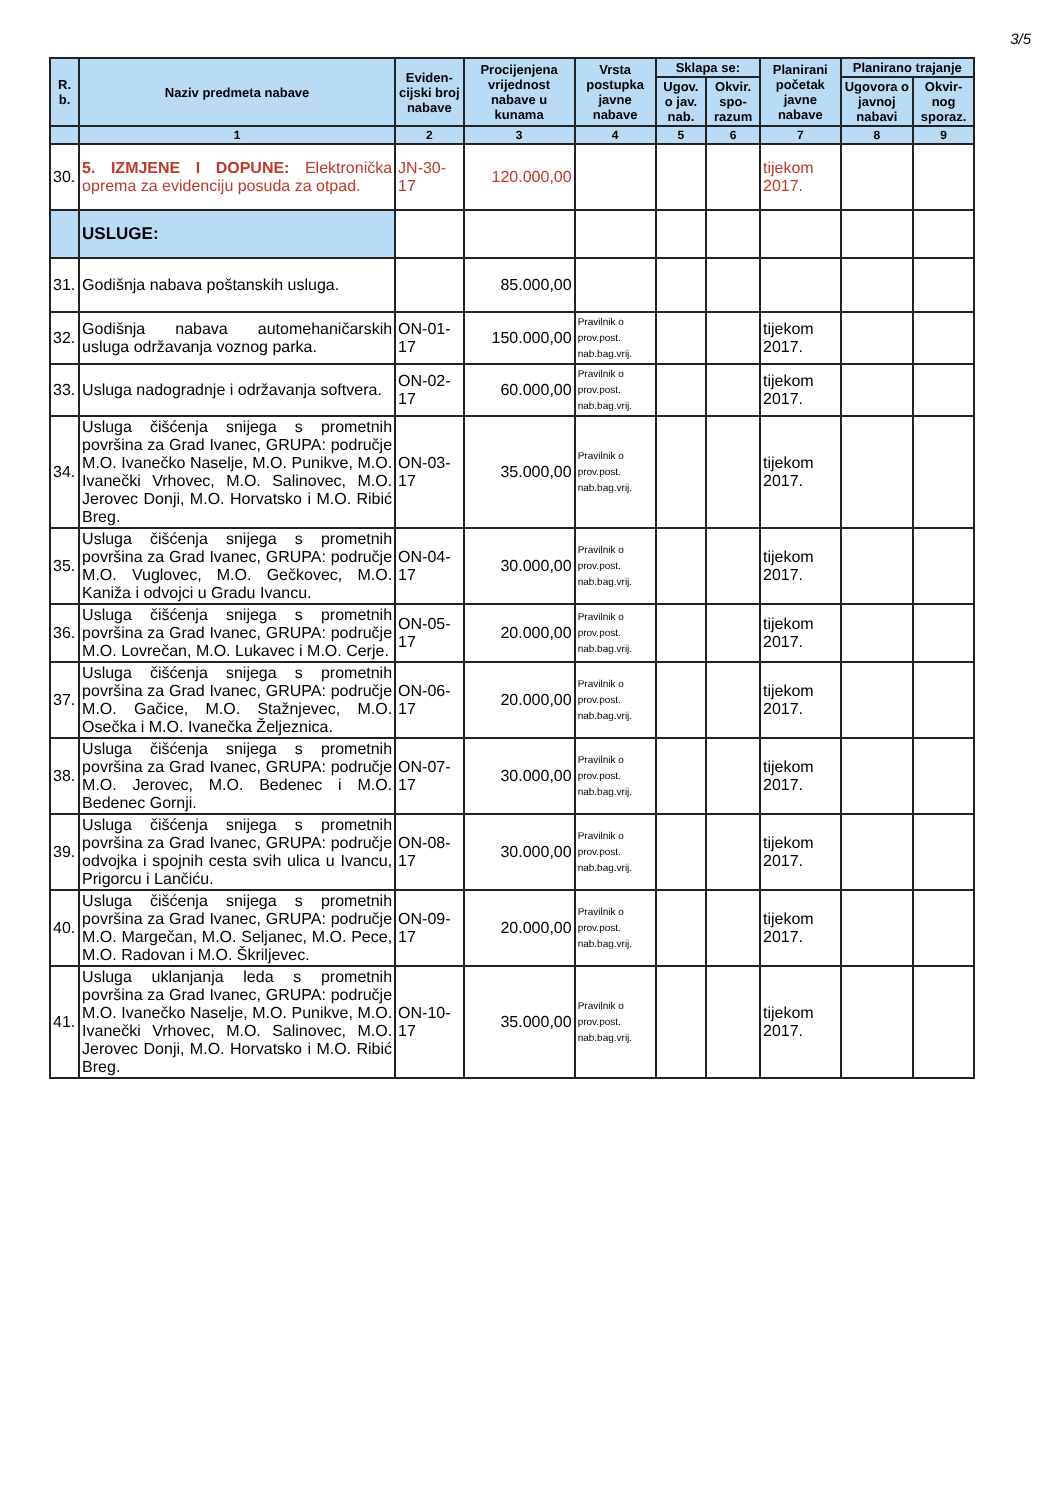3/5
| R. b. | Naziv predmeta nabave | Eviden-cijski broj nabave | Procijenjena vrijednost nabave u kunama | Vrsta postupka javne nabave | Sklapa se: | | Planirani početak javne nabave | Planirano trajanje | |
| --- | --- | --- | --- | --- | --- | --- | --- | --- | --- |
| | | | | | Ugov. o jav. nab. | Okvir. spo-razum | | Ugovora o javnoj nabavi | Okvir-nog sporaz. |
| | 1 | 2 | 3 | 4 | 5 | 6 | 7 | 8 | 9 |
| 30. | 5. IZMJENE I DOPUNE: Elektronička oprema za evidenciju posuda za otpad. | JN-30-17 | 120.000,00 | | | | tijekom 2017. | | |
| | USLUGE: | | | | | | | | |
| 31. | Godišnja nabava poštanskih usluga. | | 85.000,00 | | | | | | |
| 32. | Godišnja nabava automehaničarskih usluga održavanja voznog parka. | ON-01-17 | 150.000,00 | Pravilnik o prov.post. nab.bag.vrij. | | | tijekom 2017. | | |
| 33. | Usluga nadogradnje i održavanja softvera. | ON-02-17 | 60.000,00 | Pravilnik o prov.post. nab.bag.vrij. | | | tijekom 2017. | | |
| 34. | Usluga čišćenja snijega s prometnih površina za Grad Ivanec, GRUPA: područje M.O. Ivanečko Naselje, M.O. Punikve, M.O. Ivanečki Vrhovec, M.O. Salinovec, M.O. Jerovec Donji, M.O. Horvatsko i M.O. Ribić Breg. | ON-03-17 | 35.000,00 | Pravilnik o prov.post. nab.bag.vrij. | | | tijekom 2017. | | |
| 35. | Usluga čišćenja snijega s prometnih površina za Grad Ivanec, GRUPA: područje M.O. Vuglovec, M.O. Gečkovec, M.O. Kaniža i odvojci u Gradu Ivancu. | ON-04-17 | 30.000,00 | Pravilnik o prov.post. nab.bag.vrij. | | | tijekom 2017. | | |
| 36. | Usluga čišćenja snijega s prometnih površina za Grad Ivanec, GRUPA: područje M.O. Lovrečan, M.O. Lukavec i M.O. Cerje. | ON-05-17 | 20.000,00 | Pravilnik o prov.post. nab.bag.vrij. | | | tijekom 2017. | | |
| 37. | Usluga čišćenja snijega s prometnih površina za Grad Ivanec, GRUPA: područje M.O. Gačice, M.O. Stažnjevec, M.O. Osečka i M.O. Ivanečka Željeznica. | ON-06-17 | 20.000,00 | Pravilnik o prov.post. nab.bag.vrij. | | | tijekom 2017. | | |
| 38. | Usluga čišćenja snijega s prometnih površina za Grad Ivanec, GRUPA: područje M.O. Jerovec, M.O. Bedenec i M.O. Bedenec Gornji. | ON-07-17 | 30.000,00 | Pravilnik o prov.post. nab.bag.vrij. | | | tijekom 2017. | | |
| 39. | Usluga čišćenja snijega s prometnih površina za Grad Ivanec, GRUPA: područje odvojka i spojnih cesta svih ulica u Ivancu, Prigorcu i Lančiću. | ON-08-17 | 30.000,00 | Pravilnik o prov.post. nab.bag.vrij. | | | tijekom 2017. | | |
| 40. | Usluga čišćenja snijega s prometnih površina za Grad Ivanec, GRUPA: područje M.O. Margečan, M.O. Seljanec, M.O. Pece, M.O. Radovan i M.O. Škriljevec. | ON-09-17 | 20.000,00 | Pravilnik o prov.post. nab.bag.vrij. | | | tijekom 2017. | | |
| 41. | Usluga uklanjanja leda s prometnih površina za Grad Ivanec, GRUPA: područje M.O. Ivanečko Naselje, M.O. Punikve, M.O. Ivanečki Vrhovec, M.O. Salinovec, M.O. Jerovec Donji, M.O. Horvatsko i M.O. Ribić Breg. | ON-10-17 | 35.000,00 | Pravilnik o prov.post. nab.bag.vrij. | | | tijekom 2017. | | |